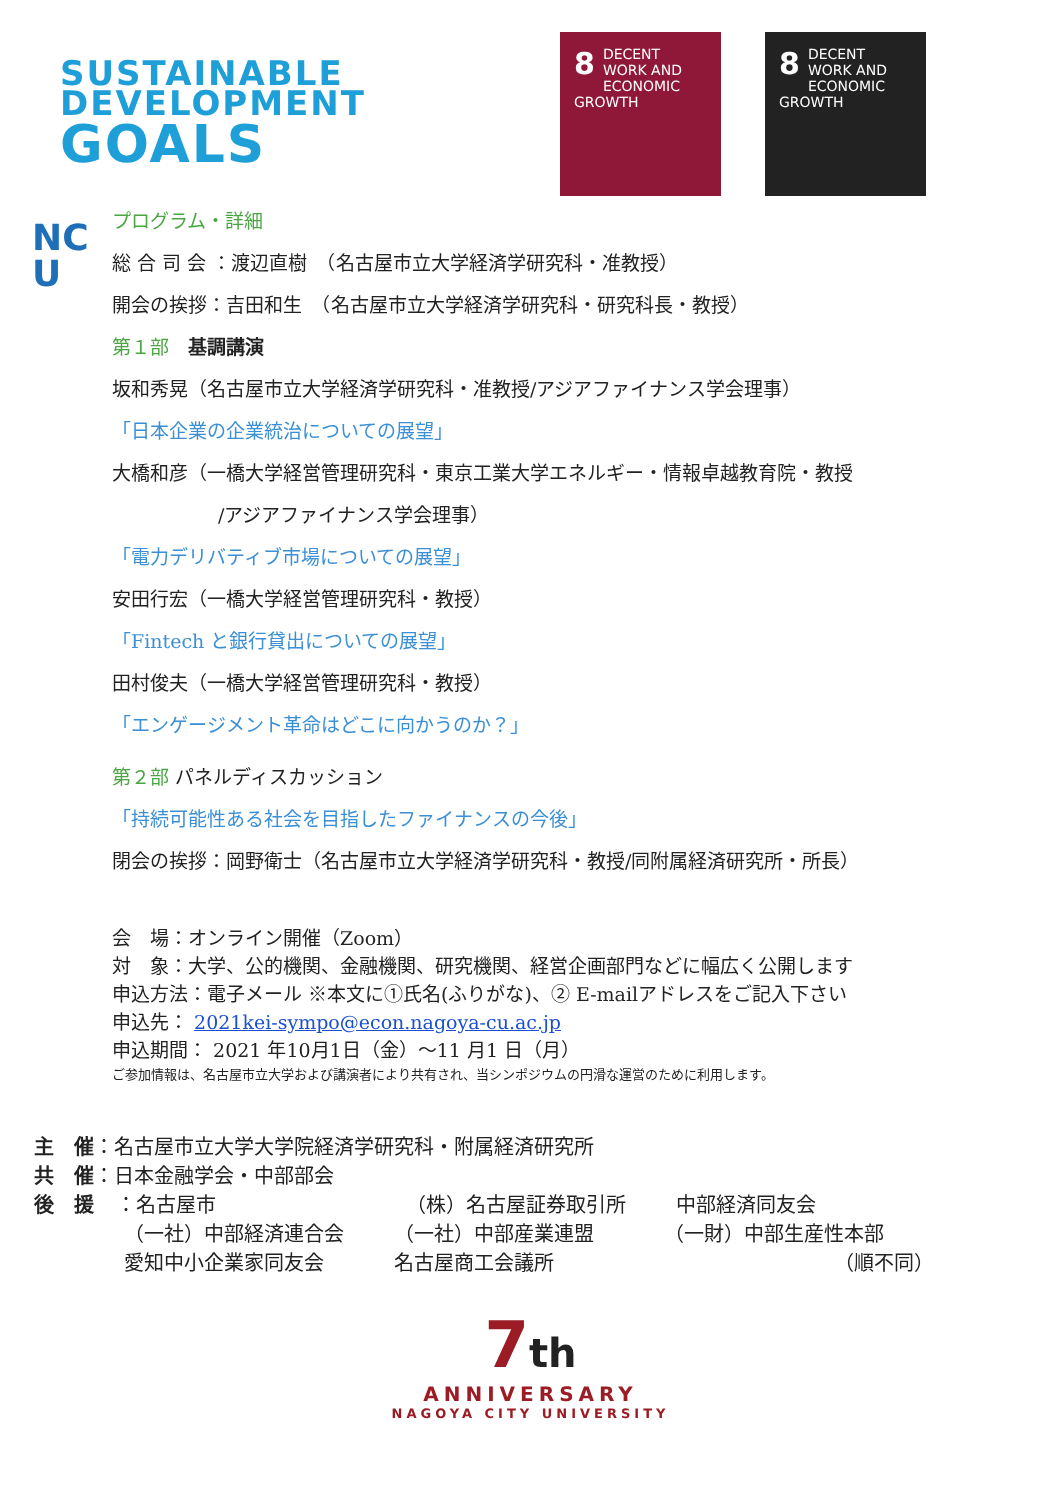SUSTAINABLE
DEVELOPMENT
GOALS
8 DECENT WORK AND ECONOMIC GROWTH
8 DECENT WORK AND ECONOMIC GROWTH
NC
U
プログラム・詳細
総 合 司 会 ：渡辺直樹　（名古屋市立大学経済学研究科・准教授）
開会の挨拶：吉田和生　（名古屋市立大学経済学研究科・研究科長・教授）
第１部　基調講演
坂和秀晃（名古屋市立大学経済学研究科・准教授/アジアファイナンス学会理事）
「日本企業の企業統治についての展望」
大橋和彦（一橋大学経営管理研究科・東京工業大学エネルギー・情報卓越教育院・教授
/アジアファイナンス学会理事）
「電力デリバティブ市場についての展望」
安田行宏（一橋大学経営管理研究科・教授）
「Fintech と銀行貸出についての展望」
田村俊夫（一橋大学経営管理研究科・教授）
「エンゲージメント革命はどこに向かうのか？」
第２部 パネルディスカッション
「持続可能性ある社会を目指したファイナンスの今後」
閉会の挨拶：岡野衛士（名古屋市立大学経済学研究科・教授/同附属経済研究所・所長）
会　場：オンライン開催（Zoom）
対　象：大学、公的機関、金融機関、研究機関、経営企画部門などに幅広く公開します
申込方法：電子メール ※本文に①氏名(ふりがな)、② E-mailアドレスをご記入下さい
申込先： 2021kei-sympo@econ.nagoya-cu.ac.jp
申込期間： 2021 年10月1日（金）～11 月1 日（月）
ご参加情報は、名古屋市立大学および講演者により共有され、当シンポジウムの円滑な運営のために利用します。
主　催：名古屋市立大学大学院経済学研究科・附属経済研究所
共　催：日本金融学会・中部部会
後　援 ：
名古屋市 （株）名古屋証券取引所 中部経済同友会
（一社）中部経済連合会 （一社）中部産業連盟 （一財）中部生産性本部
愛知中小企業家同友会 名古屋商工会議所 （順不同）
7th
ANNIVERSARY
NAGOYA CITY UNIVERSITY